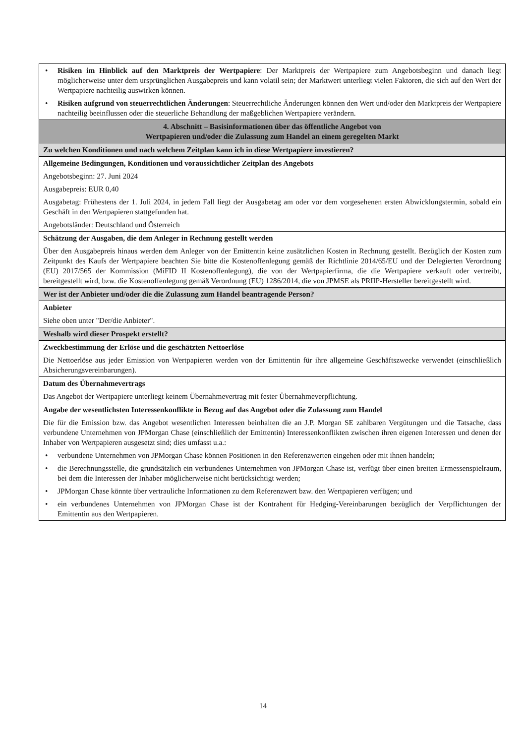| • Risiken im Hinblick auf den Marktpreis der Wertpapiere : Der Marktpreis der Wertpapiere zum Angebotsbeginn und danach liegt möglicherweise unter dem ursprünglichen Ausgabepreis und kann volatil sein; der Marktwert unterliegt vielen Faktoren, die sich auf den Wert der Wertpapiere nachteilig auswirken können. • Risiken aufgrund von steuerrechtlichen Änderungen : Steuerrechtliche Änderungen können den Wert und/oder den Marktpreis der Wertpapiere nachteilig beeinflussen oder die steuerliche Behandlung der maßgeblichen Wertpapiere verändern. |
| 4. Abschnitt – Basisinformationen über das öffentliche Angebot von Wertpapieren und/oder die Zulassung zum Handel an einem geregelten Markt |
| Zu welchen Konditionen und nach welchem Zeitplan kann ich in diese Wertpapiere investieren? |
| Allgemeine Bedingungen, Konditionen und voraussichtlicher Zeitplan des Angebots Angebotsbeginn: 27. Juni 2024 Ausgabepreis: EUR 0,40 Ausgabetag: Frühestens der 1. Juli 2024, in jedem Fall liegt der Ausgabetag am oder vor dem vorgesehenen ersten Abwicklungstermin, sobald ein Geschäft in den Wertpapieren stattgefunden hat. Angebotsländer: Deutschland und Österreich |
| Schätzung der Ausgaben, die dem Anleger in Rechnung gestellt werden Über den Ausgabepreis hinaus werden dem Anleger von der Emittentin keine zusätzlichen Kosten in Rechnung gestellt. Bezüglich der Kosten zum Zeitpunkt des Kaufs der Wertpapiere beachten Sie bitte die Kostenoffenlegung gemäß der Richtlinie 2014/65/EU und der Delegierten Verordnung (EU) 2017/565 der Kommission (MiFID II Kostenoffenlegung), die von der Wertpapierfirma, die die Wertpapiere verkauft oder vertreibt, bereitgestellt wird, bzw. die Kostenoffenlegung gemäß Verordnung (EU) 1286/2014, die von JPMSE als PRIIP-Hersteller bereitgestellt wird. |
| Wer ist der Anbieter und/oder die die Zulassung zum Handel beantragende Person? |
| Anbieter Siehe oben unter "Der/die Anbieter". |
| Weshalb wird dieser Prospekt erstellt? |
| Zweckbestimmung der Erlöse und die geschätzten Nettoerlöse Die Nettoerlöse aus jeder Emission von Wertpapieren werden von der Emittentin für ihre allgemeine Geschäftszwecke verwendet (einschließlich Absicherungsvereinbarungen). |
| Datum des Übernahmevertrags Das Angebot der Wertpapiere unterliegt keinem Übernahmevertrag mit fester Übernahmeverpflichtung. |
| Angabe der wesentlichsten Interessenkonflikte in Bezug auf das Angebot oder die Zulassung zum Handel Die für die Emission bzw. das Angebot wesentlichen Interessen beinhalten die an J.P. Morgan SE zahlbaren Vergütungen und die Tatsache, dass verbundene Unternehmen von JPMorgan Chase (einschließlich der Emittentin) Interessenkonflikten zwischen ihren eigenen Interessen und denen der Inhaber von Wertpapieren ausgesetzt sind; dies umfasst u.a.: • verbundene Unternehmen von JPMorgan Chase können Positionen in den Referenzwerten eingehen oder mit ihnen handeln; • die Berechnungsstelle, die grundsätzlich ein verbundenes Unternehmen von JPMorgan Chase ist, verfügt über einen breiten Ermessenspielraum, bei dem die Interessen der Inhaber möglicherweise nicht berücksichtigt werden; • JPMorgan Chase könnte über vertrauliche Informationen zu dem Referenzwert bzw. den Wertpapieren verfügen; und • ein verbundenes Unternehmen von JPMorgan Chase ist der Kontrahent für Hedging-Vereinbarungen bezüglich der Verpflichtungen der Emittentin aus den Wertpapieren. |
14